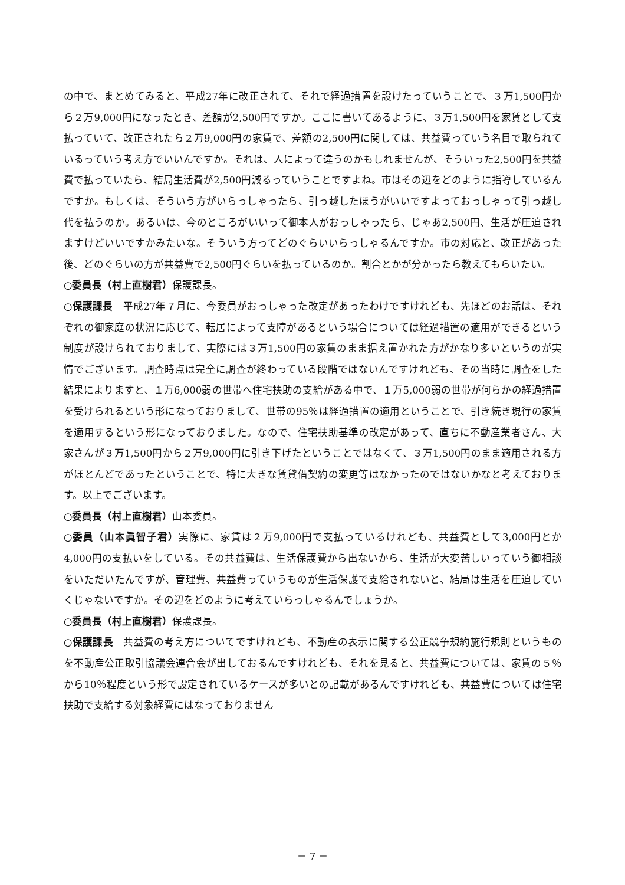の中で、まとめてみると、平成27年に改正されて、それで経過措置を設けたっていうことで、３万1,500円から２万9,000円になったとき、差額が2,500円ですか。ここに書いてあるように、３万1,500円を家賃として支払っていて、改正されたら２万9,000円の家賃で、差額の2,500円に関しては、共益費っていう名目で取られているっていう考え方でいいんですか。それは、人によって違うのかもしれませんが、そういった2,500円を共益費で払っていたら、結局生活費が2,500円減るっていうことですよね。市はその辺をどのように指導しているんですか。もしくは、そういう方がいらっしゃったら、引っ越したほうがいいですよっておっしゃって引っ越し代を払うのか。あるいは、今のところがいいって御本人がおっしゃったら、じゃあ2,500円、生活が圧迫されますけどいいですかみたいな。そういう方ってどのぐらいいらっしゃるんですか。市の対応と、改正があった後、どのぐらいの方が共益費で2,500円ぐらいを払っているのか。割合とかが分かったら教えてもらいたい。
○委員長（村上直樹君）保護課長。
○保護課長　平成27年７月に、今委員がおっしゃった改定があったわけですけれども、先ほどのお話は、それぞれの御家庭の状況に応じて、転居によって支障があるという場合については経過措置の適用ができるという制度が設けられておりまして、実際には３万1,500円の家賃のまま据え置かれた方がかなり多いというのが実情でございます。調査時点は完全に調査が終わっている段階ではないんですけれども、その当時に調査をした結果によりますと、１万6,000弱の世帯へ住宅扶助の支給がある中で、１万5,000弱の世帯が何らかの経過措置を受けられるという形になっておりまして、世帯の95％は経過措置の適用ということで、引き続き現行の家賃を適用するという形になっておりました。なので、住宅扶助基準の改定があって、直ちに不動産業者さん、大家さんが３万1,500円から２万9,000円に引き下げたということではなくて、３万1,500円のまま適用される方がほとんどであったということで、特に大きな賃貸借契約の変更等はなかったのではないかなと考えております。以上でございます。
○委員長（村上直樹君）山本委員。
○委員（山本眞智子君）実際に、家賃は２万9,000円で支払っているけれども、共益費として3,000円とか4,000円の支払いをしている。その共益費は、生活保護費から出ないから、生活が大変苦しいっていう御相談をいただいたんですが、管理費、共益費っていうものが生活保護で支給されないと、結局は生活を圧迫していくじゃないですか。その辺をどのように考えていらっしゃるんでしょうか。
○委員長（村上直樹君）保護課長。
○保護課長　共益費の考え方についてですけれども、不動産の表示に関する公正競争規約施行規則というものを不動産公正取引協議会連合会が出しておるんですけれども、それを見ると、共益費については、家賃の５％から10％程度という形で設定されているケースが多いとの記載があるんですけれども、共益費については住宅扶助で支給する対象経費にはなっておりません
－ 7 －